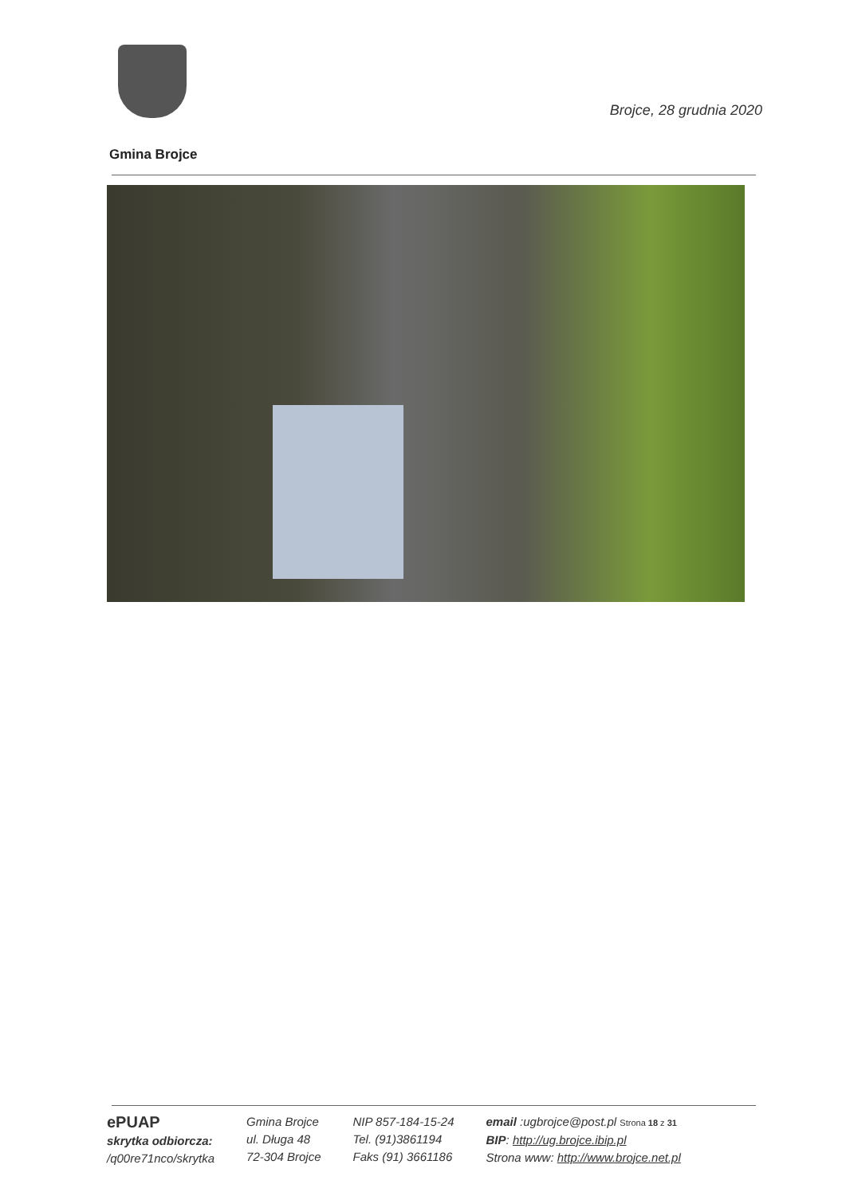Brojce, 28 grudnia 2020
Gmina Brojce
ePUAP
skrytka odbiorcza:
/q00re71nco/skrytka
Gmina Brojce
ul. Długa 48
72-304 Brojce
NIP 857-184-15-24
Tel. (91)3861194
Faks (91) 3661186
email :ugbrojce@post.pl Strona 18 z 31
BIP: http://ug.brojce.ibip.pl
Strona www: http://www.brojce.net.pl